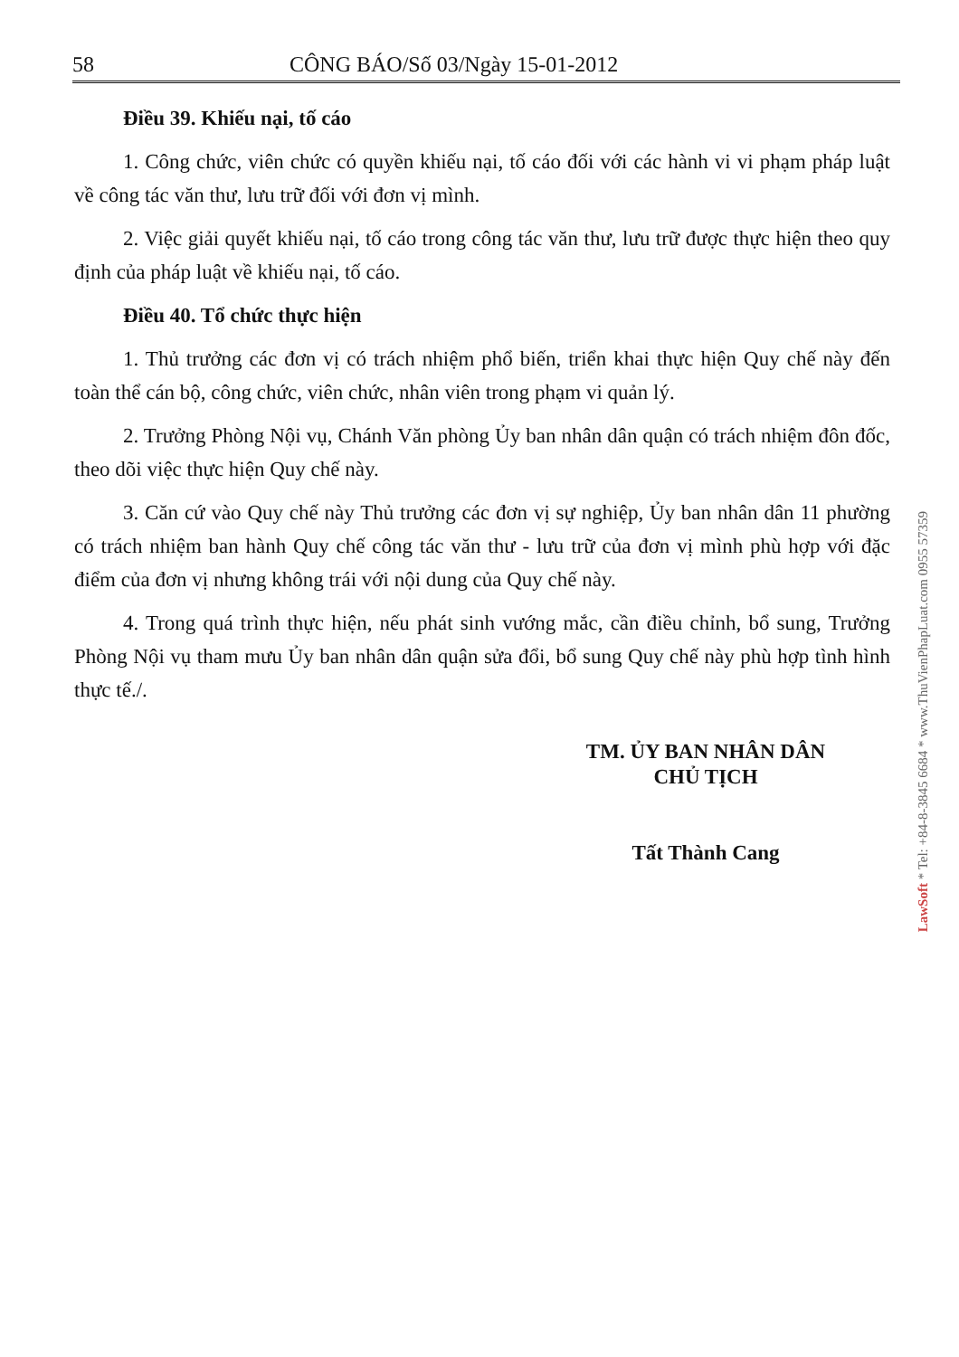58 CÔNG BÁO/Số 03/Ngày 15-01-2012
Điều 39. Khiếu nại, tố cáo
1. Công chức, viên chức có quyền khiếu nại, tố cáo đối với các hành vi vi phạm pháp luật về công tác văn thư, lưu trữ đối với đơn vị mình.
2. Việc giải quyết khiếu nại, tố cáo trong công tác văn thư, lưu trữ được thực hiện theo quy định của pháp luật về khiếu nại, tố cáo.
Điều 40. Tổ chức thực hiện
1. Thủ trưởng các đơn vị có trách nhiệm phổ biến, triển khai thực hiện Quy chế này đến toàn thể cán bộ, công chức, viên chức, nhân viên trong phạm vi quản lý.
2. Trưởng Phòng Nội vụ, Chánh Văn phòng Ủy ban nhân dân quận có trách nhiệm đôn đốc, theo dõi việc thực hiện Quy chế này.
3. Căn cứ vào Quy chế này Thủ trưởng các đơn vị sự nghiệp, Ủy ban nhân dân 11 phường có trách nhiệm ban hành Quy chế công tác văn thư - lưu trữ của đơn vị mình phù hợp với đặc điểm của đơn vị nhưng không trái với nội dung của Quy chế này.
4. Trong quá trình thực hiện, nếu phát sinh vướng mắc, cần điều chỉnh, bổ sung, Trưởng Phòng Nội vụ tham mưu Ủy ban nhân dân quận sửa đổi, bổ sung Quy chế này phù hợp tình hình thực tế./.
TM. ỦY BAN NHÂN DÂN
CHỦ TỊCH
Tất Thành Cang
LawSoft * Tel: +84-8-3845 6684 * www.ThuVienPhapLuat.com 0955 57359